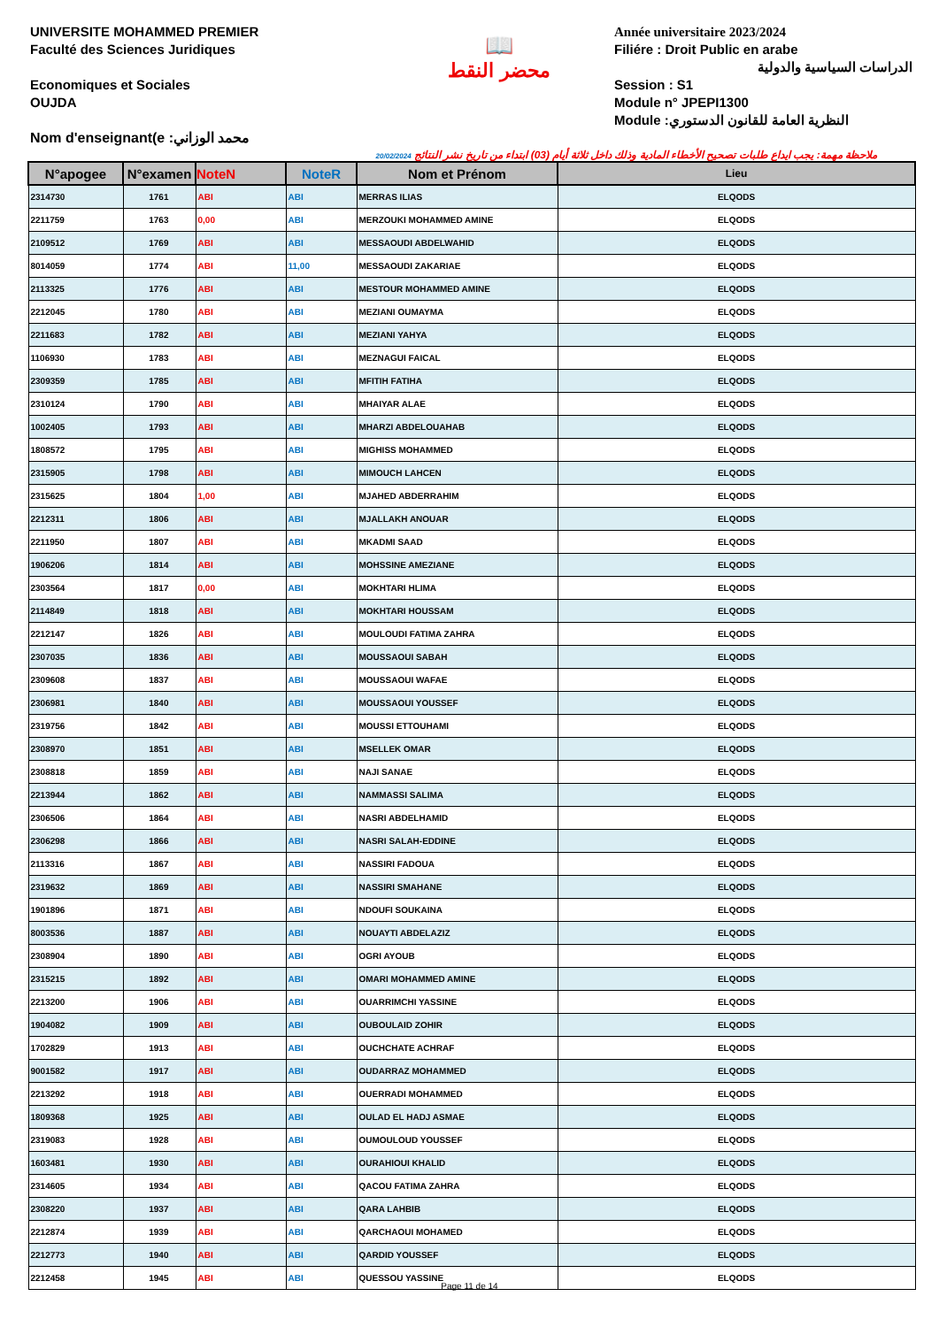UNIVERSITE MOHAMMED PREMIER
Faculté des Sciences Juridiques
Economiques et Sociales
OUJDA
Nom d'enseignant(e :محمد الوزاني
📖
محضر النقط
Année universitaire 2023/2024
Filiére : Droit Public en arabe
الدراسات السياسية والدولية
Session : S1
Module n° JPEPI1300
Module :النظرية العامة للقانون الدستوري
20/02/2024 ملاحظة مهمة: يجب ايداع طلبات تصحيح الأخطاء المادية وذلك داخل ثلاثة أيام (03) ابتداء من تاريخ نشر النتائج
| N°apogee | N°examen | NoteN | NoteR | Nom et Prénom | Lieu |
| --- | --- | --- | --- | --- | --- |
| 2314730 | 1761 | ABI | ABI | MERRAS ILIAS | ELQODS |
| 2211759 | 1763 | 0,00 | ABI | MERZOUKI MOHAMMED AMINE | ELQODS |
| 2109512 | 1769 | ABI | ABI | MESSAOUDI ABDELWAHID | ELQODS |
| 8014059 | 1774 | ABI | 11,00 | MESSAOUDI ZAKARIAE | ELQODS |
| 2113325 | 1776 | ABI | ABI | MESTOUR MOHAMMED AMINE | ELQODS |
| 2212045 | 1780 | ABI | ABI | MEZIANI OUMAYMA | ELQODS |
| 2211683 | 1782 | ABI | ABI | MEZIANI YAHYA | ELQODS |
| 1106930 | 1783 | ABI | ABI | MEZNAGUI FAICAL | ELQODS |
| 2309359 | 1785 | ABI | ABI | MFITIH FATIHA | ELQODS |
| 2310124 | 1790 | ABI | ABI | MHAIYAR ALAE | ELQODS |
| 1002405 | 1793 | ABI | ABI | MHARZI ABDELOUAHAB | ELQODS |
| 1808572 | 1795 | ABI | ABI | MIGHISS MOHAMMED | ELQODS |
| 2315905 | 1798 | ABI | ABI | MIMOUCH LAHCEN | ELQODS |
| 2315625 | 1804 | 1,00 | ABI | MJAHED ABDERRAHIM | ELQODS |
| 2212311 | 1806 | ABI | ABI | MJALLAKH ANOUAR | ELQODS |
| 2211950 | 1807 | ABI | ABI | MKADMI SAAD | ELQODS |
| 1906206 | 1814 | ABI | ABI | MOHSSINE AMEZIANE | ELQODS |
| 2303564 | 1817 | 0,00 | ABI | MOKHTARI HLIMA | ELQODS |
| 2114849 | 1818 | ABI | ABI | MOKHTARI HOUSSAM | ELQODS |
| 2212147 | 1826 | ABI | ABI | MOULOUDI FATIMA ZAHRA | ELQODS |
| 2307035 | 1836 | ABI | ABI | MOUSSAOUI SABAH | ELQODS |
| 2309608 | 1837 | ABI | ABI | MOUSSAOUI WAFAE | ELQODS |
| 2306981 | 1840 | ABI | ABI | MOUSSAOUI YOUSSEF | ELQODS |
| 2319756 | 1842 | ABI | ABI | MOUSSI ETTOUHAMI | ELQODS |
| 2308970 | 1851 | ABI | ABI | MSELLEK OMAR | ELQODS |
| 2308818 | 1859 | ABI | ABI | NAJI SANAE | ELQODS |
| 2213944 | 1862 | ABI | ABI | NAMMASSI SALIMA | ELQODS |
| 2306506 | 1864 | ABI | ABI | NASRI ABDELHAMID | ELQODS |
| 2306298 | 1866 | ABI | ABI | NASRI SALAH-EDDINE | ELQODS |
| 2113316 | 1867 | ABI | ABI | NASSIRI FADOUA | ELQODS |
| 2319632 | 1869 | ABI | ABI | NASSIRI SMAHANE | ELQODS |
| 1901896 | 1871 | ABI | ABI | NDOUFI SOUKAINA | ELQODS |
| 8003536 | 1887 | ABI | ABI | NOUAYTI ABDELAZIZ | ELQODS |
| 2308904 | 1890 | ABI | ABI | OGRI AYOUB | ELQODS |
| 2315215 | 1892 | ABI | ABI | OMARI MOHAMMED AMINE | ELQODS |
| 2213200 | 1906 | ABI | ABI | OUARRIMCHI YASSINE | ELQODS |
| 1904082 | 1909 | ABI | ABI | OUBOULAID ZOHIR | ELQODS |
| 1702829 | 1913 | ABI | ABI | OUCHCHATE ACHRAF | ELQODS |
| 9001582 | 1917 | ABI | ABI | OUDARRAZ MOHAMMED | ELQODS |
| 2213292 | 1918 | ABI | ABI | OUERRADI MOHAMMED | ELQODS |
| 1809368 | 1925 | ABI | ABI | OULAD EL HADJ ASMAE | ELQODS |
| 2319083 | 1928 | ABI | ABI | OUMOULOUD YOUSSEF | ELQODS |
| 1603481 | 1930 | ABI | ABI | OURAHIOUI KHALID | ELQODS |
| 2314605 | 1934 | ABI | ABI | QACOU FATIMA ZAHRA | ELQODS |
| 2308220 | 1937 | ABI | ABI | QARA LAHBIB | ELQODS |
| 2212874 | 1939 | ABI | ABI | QARCHAOUI MOHAMED | ELQODS |
| 2212773 | 1940 | ABI | ABI | QARDID YOUSSEF | ELQODS |
| 2212458 | 1945 | ABI | ABI | QUESSOU YASSINE | ELQODS |
Page 11 de 14